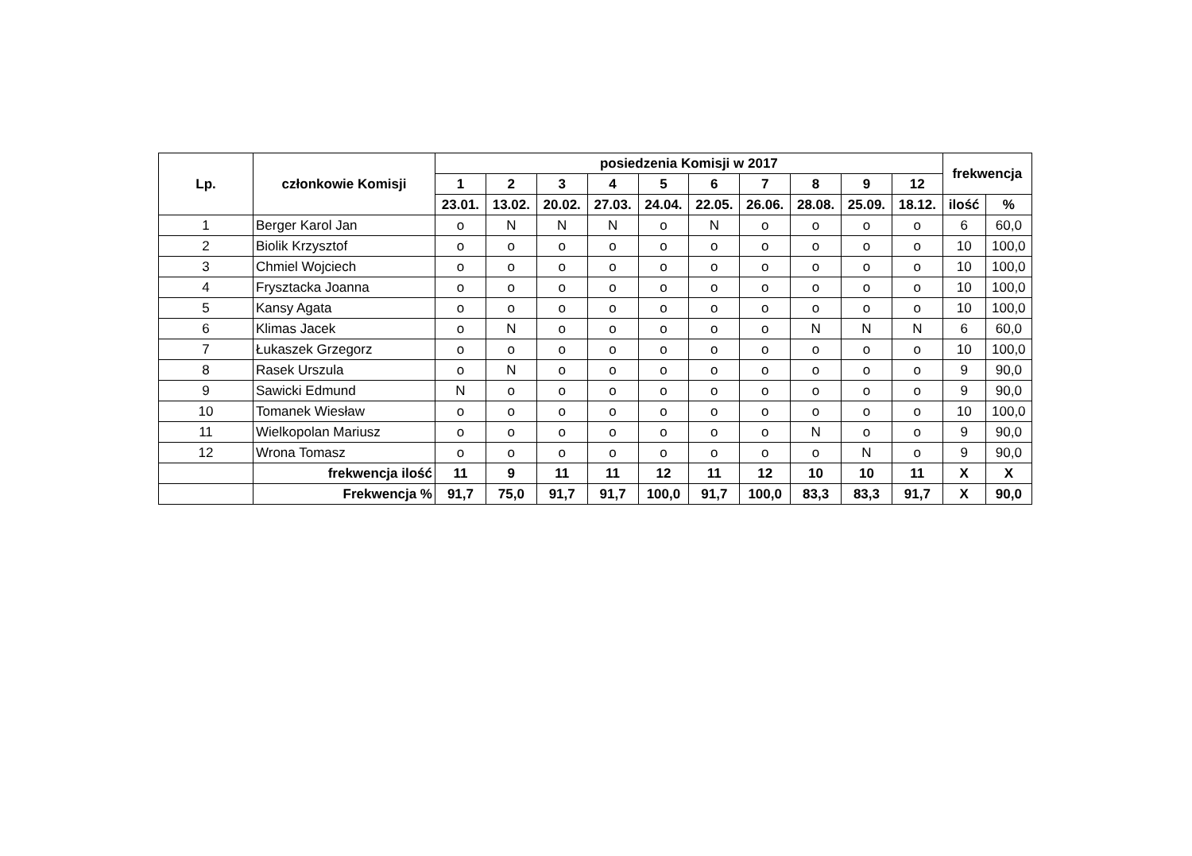| Lp. | członkowie Komisji | posiedzenia Komisji w 2017 | | | | | | | | | | frekwencja | |
| --- | --- | --- | --- | --- | --- | --- | --- | --- | --- | --- | --- | --- | --- |
| | | 1 | 2 | 3 | 4 | 5 | 6 | 7 | 8 | 9 | 12 | | |
| | | 23.01. | 13.02. | 20.02. | 27.03. | 24.04. | 22.05. | 26.06. | 28.08. | 25.09. | 18.12. | ilość | % |
| 1 | Berger Karol Jan | o | N | N | N | o | N | o | o | o | o | 6 | 60,0 |
| 2 | Biolik Krzysztof | o | o | o | o | o | o | o | o | o | o | 10 | 100,0 |
| 3 | Chmiel Wojciech | o | o | o | o | o | o | o | o | o | o | 10 | 100,0 |
| 4 | Frysztacka Joanna | o | o | o | o | o | o | o | o | o | o | 10 | 100,0 |
| 5 | Kansy Agata | o | o | o | o | o | o | o | o | o | o | 10 | 100,0 |
| 6 | Klimas Jacek | o | N | o | o | o | o | o | N | N | N | 6 | 60,0 |
| 7 | Łukaszek Grzegorz | o | o | o | o | o | o | o | o | o | o | 10 | 100,0 |
| 8 | Rasek Urszula | o | N | o | o | o | o | o | o | o | o | 9 | 90,0 |
| 9 | Sawicki Edmund | N | o | o | o | o | o | o | o | o | o | 9 | 90,0 |
| 10 | Tomanek Wiesław | o | o | o | o | o | o | o | o | o | o | 10 | 100,0 |
| 11 | Wielkopolan Mariusz | o | o | o | o | o | o | o | N | o | o | 9 | 90,0 |
| 12 | Wrona Tomasz | o | o | o | o | o | o | o | o | N | o | 9 | 90,0 |
| | frekwencja ilość | 11 | 9 | 11 | 11 | 12 | 11 | 12 | 10 | 10 | 11 | X | X |
| | Frekwencja % | 91,7 | 75,0 | 91,7 | 91,7 | 100,0 | 91,7 | 100,0 | 83,3 | 83,3 | 91,7 | X | 90,0 |